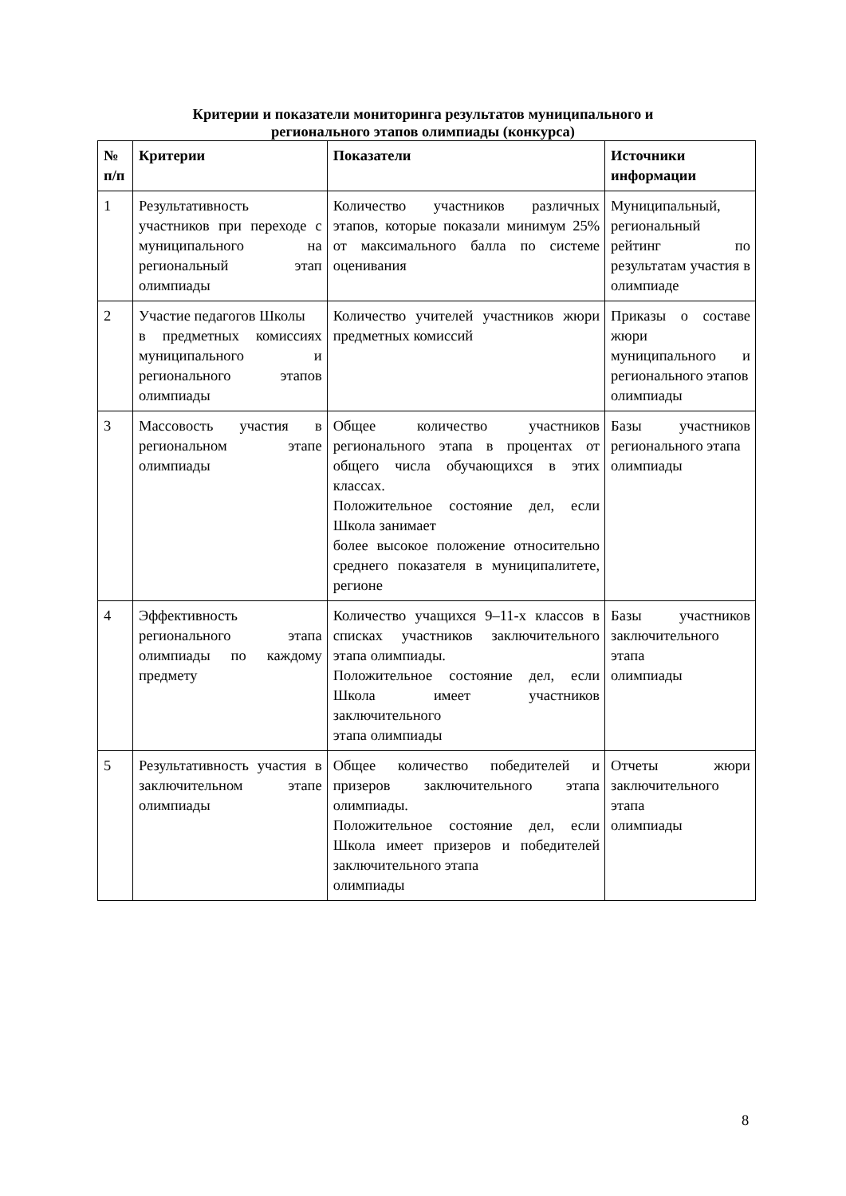Критерии и показатели мониторинга результатов муниципального и
регионального этапов олимпиады (конкурса)
| № п/п | Критерии | Показатели | Источники информации |
| --- | --- | --- | --- |
| 1 | Результативность участников при переходе с муниципального на региональный этап олимпиады | Количество участников различных этапов, которые показали минимум 25% от максимального балла по системе оценивания | Муниципальный, региональный рейтинг по результатам участия в олимпиаде |
| 2 | Участие педагогов Школы в предметных комиссиях муниципального и регионального этапов олимпиады | Количество учителей участников жюри предметных комиссий | Приказы о составе жюри муниципального и регионального этапов олимпиады |
| 3 | Массовость участия в региональном этапе олимпиады | Общее количество участников регионального этапа в процентах от общего числа обучающихся в этих классах. Положительное состояние дел, если Школа занимает более высокое положение относительно среднего показателя в муниципалитете, регионе | Базы участников регионального этапа олимпиады |
| 4 | Эффективность регионального этапа олимпиады по каждому предмету | Количество учащихся 9–11-х классов в списках участников заключительного этапа олимпиады. Положительное состояние дел, если Школа имеет участников заключительного этапа олимпиады | Базы участников заключительного этапа олимпиады |
| 5 | Результативность участия в заключительном этапе олимпиады | Общее количество победителей и призеров заключительного этапа олимпиады. Положительное состояние дел, если Школа имеет призеров и победителей заключительного этапа олимпиады | Отчеты жюри заключительного этапа олимпиады |
8